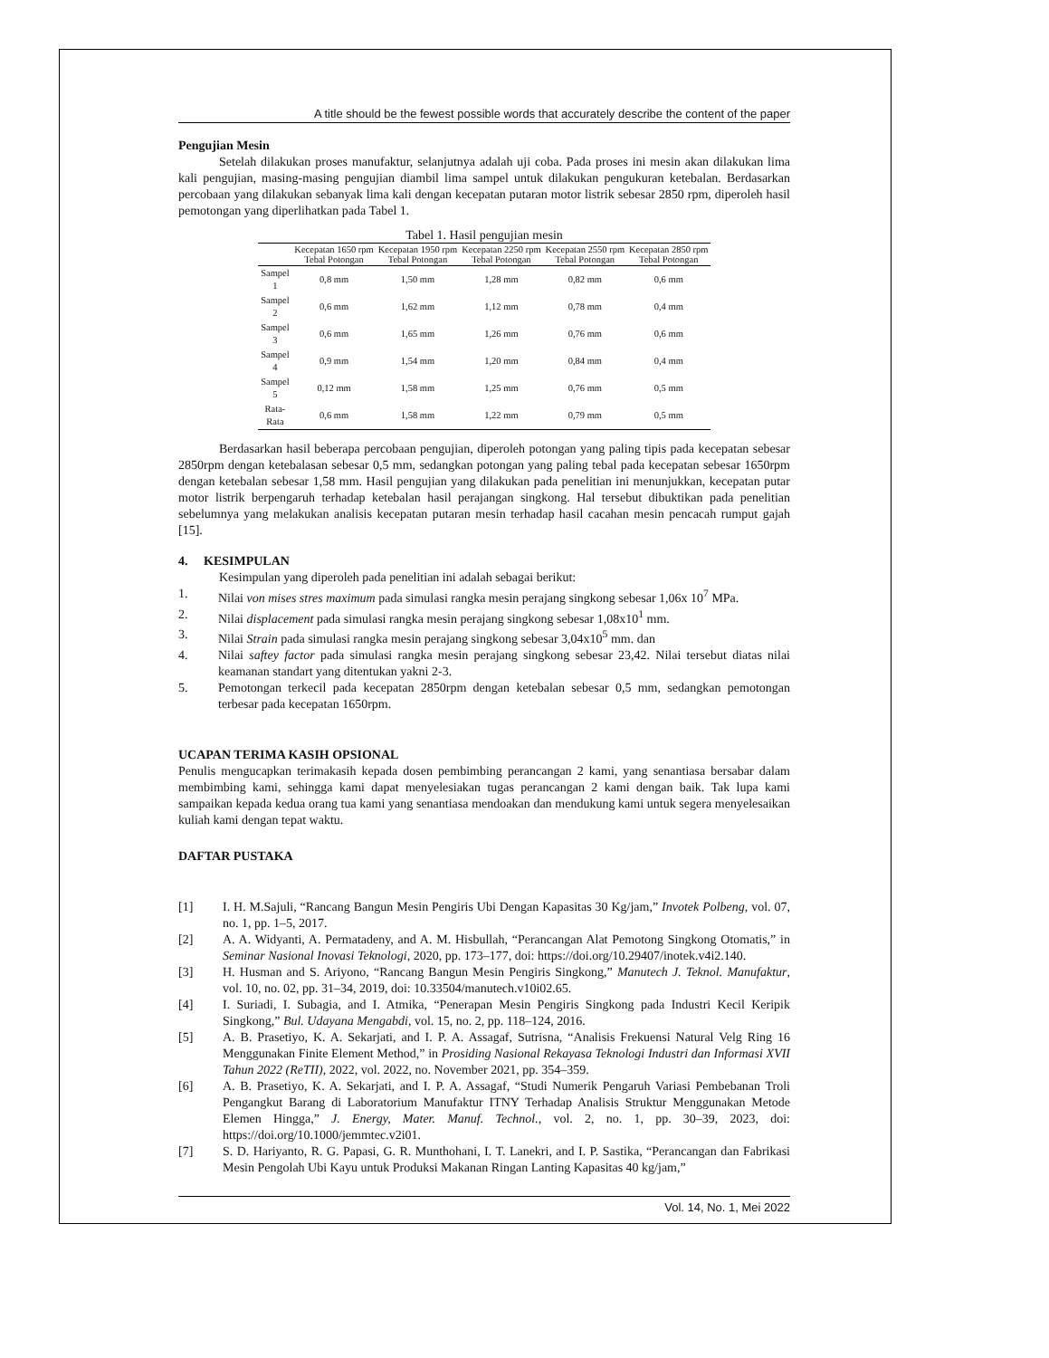A title should be the fewest possible words that accurately describe the content of the paper
Pengujian Mesin
Setelah dilakukan proses manufaktur, selanjutnya adalah uji coba. Pada proses ini mesin akan dilakukan lima kali pengujian, masing-masing pengujian diambil lima sampel untuk dilakukan pengukuran ketebalan. Berdasarkan percobaan yang dilakukan sebanyak lima kali dengan kecepatan putaran motor listrik sebesar 2850 rpm, diperoleh hasil pemotongan yang diperlihatkan pada Tabel 1.
Tabel 1. Hasil pengujian mesin
| | Kecepatan 1650 rpm Tebal Potongan | Kecepatan 1950 rpm Tebal Potongan | Kecepatan 2250 rpm Tebal Potongan | Kecepatan 2550 rpm Tebal Potongan | Kecepatan 2850 rpm Tebal Potongan |
| --- | --- | --- | --- | --- | --- |
| Sampel 1 | 0,8 mm | 1,50 mm | 1,28 mm | 0,82 mm | 0,6 mm |
| Sampel 2 | 0,6 mm | 1,62 mm | 1,12 mm | 0,78 mm | 0,4 mm |
| Sampel 3 | 0,6 mm | 1,65 mm | 1,26 mm | 0,76 mm | 0,6 mm |
| Sampel 4 | 0,9 mm | 1,54 mm | 1,20 mm | 0,84 mm | 0,4 mm |
| Sampel 5 | 0,12 mm | 1,58 mm | 1,25 mm | 0,76 mm | 0,5 mm |
| Rata-Rata | 0,6 mm | 1,58 mm | 1,22 mm | 0,79 mm | 0,5 mm |
Berdasarkan hasil beberapa percobaan pengujian, diperoleh potongan yang paling tipis pada kecepatan sebesar 2850rpm dengan ketebalasan sebesar 0,5 mm, sedangkan potongan yang paling tebal pada kecepatan sebesar 1650rpm dengan ketebalan sebesar 1,58 mm. Hasil pengujian yang dilakukan pada penelitian ini menunjukkan, kecepatan putar motor listrik berpengaruh terhadap ketebalan hasil perajangan singkong. Hal tersebut dibuktikan pada penelitian sebelumnya yang melakukan analisis kecepatan putaran mesin terhadap hasil cacahan mesin pencacah rumput gajah [15].
4. KESIMPULAN
Kesimpulan yang diperoleh pada penelitian ini adalah sebagai berikut:
1. Nilai von mises stres maximum pada simulasi rangka mesin perajang singkong sebesar 1,06x 10<sup>7</sup> MPa.
2. Nilai displacement pada simulasi rangka mesin perajang singkong sebesar 1,08x10<sup>1</sup> mm.
3. Nilai Strain pada simulasi rangka mesin perajang singkong sebesar 3,04x10<sup>5</sup> mm. dan
4. Nilai saftey factor pada simulasi rangka mesin perajang singkong sebesar 23,42. Nilai tersebut diatas nilai keamanan standart yang ditentukan yakni 2-3.
5. Pemotongan terkecil pada kecepatan 2850rpm dengan ketebalan sebesar 0,5 mm, sedangkan pemotongan terbesar pada kecepatan 1650rpm.
UCAPAN TERIMA KASIH OPSIONAL
Penulis mengucapkan terimakasih kepada dosen pembimbing perancangan 2 kami, yang senantiasa bersabar dalam membimbing kami, sehingga kami dapat menyelesiakan tugas perancangan 2 kami dengan baik. Tak lupa kami sampaikan kepada kedua orang tua kami yang senantiasa mendoakan dan mendukung kami untuk segera menyelesaikan kuliah kami dengan tepat waktu.
DAFTAR PUSTAKA
[1] I. H. M.Sajuli, “Rancang Bangun Mesin Pengiris Ubi Dengan Kapasitas 30 Kg/jam,” Invotek Polbeng, vol. 07, no. 1, pp. 1–5, 2017.
[2] A. A. Widyanti, A. Permatadeny, and A. M. Hisbullah, “Perancangan Alat Pemotong Singkong Otomatis,” in Seminar Nasional Inovasi Teknologi, 2020, pp. 173–177, doi: https://doi.org/10.29407/inotek.v4i2.140.
[3] H. Husman and S. Ariyono, “Rancang Bangun Mesin Pengiris Singkong,” Manutech J. Teknol. Manufaktur, vol. 10, no. 02, pp. 31–34, 2019, doi: 10.33504/manutech.v10i02.65.
[4] I. Suriadi, I. Subagia, and I. Atmika, “Penerapan Mesin Pengiris Singkong pada Industri Kecil Keripik Singkong,” Bul. Udayana Mengabdi, vol. 15, no. 2, pp. 118–124, 2016.
[5] A. B. Prasetiyo, K. A. Sekarjati, and I. P. A. Assagaf, Sutrisna, “Analisis Frekuensi Natural Velg Ring 16 Menggunakan Finite Element Method,” in Prosiding Nasional Rekayasa Teknologi Industri dan Informasi XVII Tahun 2022 (ReTII), 2022, vol. 2022, no. November 2021, pp. 354–359.
[6] A. B. Prasetiyo, K. A. Sekarjati, and I. P. A. Assagaf, “Studi Numerik Pengaruh Variasi Pembebanan Troli Pengangkut Barang di Laboratorium Manufaktur ITNY Terhadap Analisis Struktur Menggunakan Metode Elemen Hingga,” J. Energy, Mater. Manuf. Technol., vol. 2, no. 1, pp. 30–39, 2023, doi: https://doi.org/10.1000/jemmtec.v2i01.
[7] S. D. Hariyanto, R. G. Papasi, G. R. Munthohani, I. T. Lanekri, and I. P. Sastika, “Perancangan dan Fabrikasi Mesin Pengolah Ubi Kayu untuk Produksi Makanan Ringan Lanting Kapasitas 40 kg/jam,”
Vol. 14, No. 1, Mei 2022